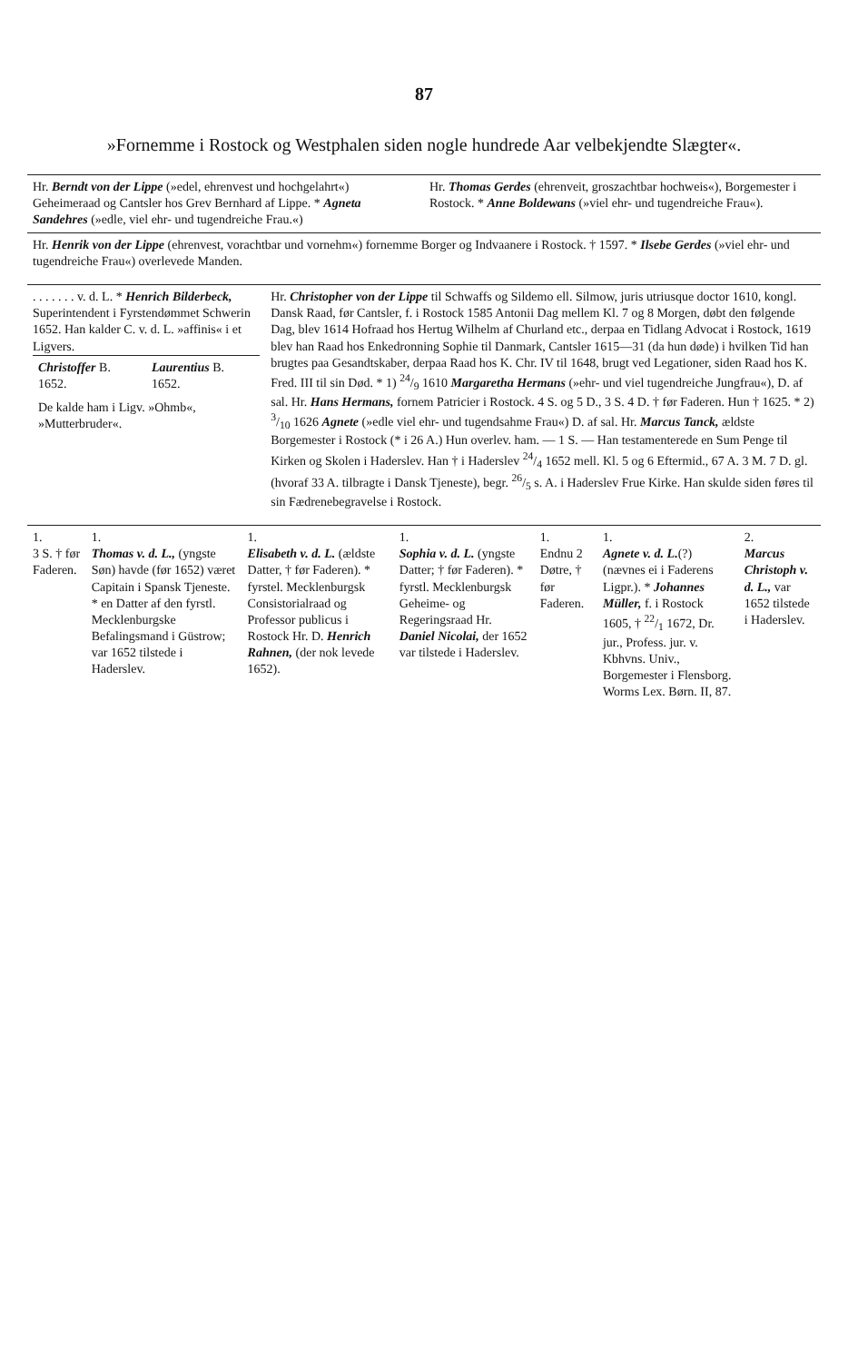87
»Fornemme i Rostock og Westphalen siden nogle hundrede Aar velbekjendte Slægter«.
| Hr. Berndt von der Lippe (»edel, ehrenvest und hochgelahrt«) Geheimeraad og Cantsler hos Grev Bernhard af Lippe. * Agneta Sandehres (»edle, viel ehr- und tugendreiche Frau.«) | Hr. Thomas Gerdes (ehrenveit, groszachtbar hochweis«), Borgemester i Rostock. * Anne Boldewans (»viel ehr- und tugendreiche Frau«). |
| Hr. Henrik von der Lippe (ehrenvest, vorachtbar und vornehm«) fornemme Borger og Indvaanere i Rostock. † 1597. * Ilsebe Gerdes (»viel ehr- und tugendreiche Frau«) overlevede Manden. | |
| . . . . . . . v. d. L. * Henrich Bilderbeck, Superintendent i Fyrstendømmet Schwerin 1652. Han kalder C. v. d. L. »affinis« i et Ligvers. / Christoffer B. 1652. / Laurentius B. 1652. / / De kalde ham i Ligv. »Ohmb«, »Mutterbruder«. / / | Hr. Christopher von der Lippe til Schwaffs og Sildemo ell. Silmow, juris utriusque doctor 1610, kongl. Dansk Raad, før Cantsler, f. i Rostock 1585 Antonii Dag mellem Kl. 7 og 8 Morgen, døbt den følgende Dag, blev 1614 Hofraad hos Hertug Wilhelm af Churland etc., derpaa en Tidlang Advocat i Rostock, 1619 blev han Raad hos Enkedronning Sophie til Danmark, Cantsler 1615—31 (da hun døde) i hvilken Tid han brugtes paa Gesandtskaber, derpaa Raad hos K. Chr. IV til 1648, brugt ved Legationer, siden Raad hos K. Fred. III til sin Død. * 1) 24/9 1610 Margaretha Hermans (»ehr- und viel tugendreiche Jungfrau«), D. af sal. Hr. Hans Hermans, fornem Patricier i Rostock. 4 S. og 5 D., 3 S. 4 D. † før Faderen. Hun † 1625. * 2) 3/10 1626 Agnete (»edle viel ehr- und tugendsahme Frau«) D. af sal. Hr. Marcus Tanck, ældste Borgemester i Rostock (* i 26 A.) Hun overlev. ham. — 1 S. — Han testamenterede en Sum Penge til Kirken og Skolen i Haderslev. Han † i Haderslev 24/4 1652 mell. Kl. 5 og 6 Eftermid., 67 A. 3 M. 7 D. gl. (hvoraf 33 A. tilbragte i Dansk Tjeneste), begr. 26/5 s. A. i Haderslev Frue Kirke. Han skulde siden føres til sin Fædrenebegravelse i Rostock. |
| 1. 3 S. † før Faderen. | 1. Thomas v. d. L., (yngste Søn) havde (før 1652) været Capitain i Spansk Tjeneste. * en Datter af den fyrstl. Mecklenburgske Befalingsmand i Güstrow; var 1652 tilstede i Haderslev. | 1. Elisabeth v. d. L. (ældste Datter, † før Faderen). * fyrstel. Mecklenburgsk Consistorialraad og Professor publicus i Rostock Hr. D. Henrich Rahnen, (der nok levede 1652). | 1. Sophia v. d. L. (yngste Datter; † før Faderen). * fyrstl. Mecklenburgsk Geheime- og Regeringsraad Hr. Daniel Nicolai, der 1652 var tilstede i Haderslev. | 1. Endnu 2 Døtre, † før Faderen. | 1. Agnete v. d. L. (?) (nævnes ei i Faderens Ligpr.). * Johannes Müller, f. i Rostock 1605, † 22/1 1672, Dr. jur., Profess. jur. v. Kbhvns. Univ., Borgemester i Flensborg. Worms Lex. Børn. II, 87. | 2. Marcus Christoph v. d. L., var 1652 tilstede i Haderslev. |